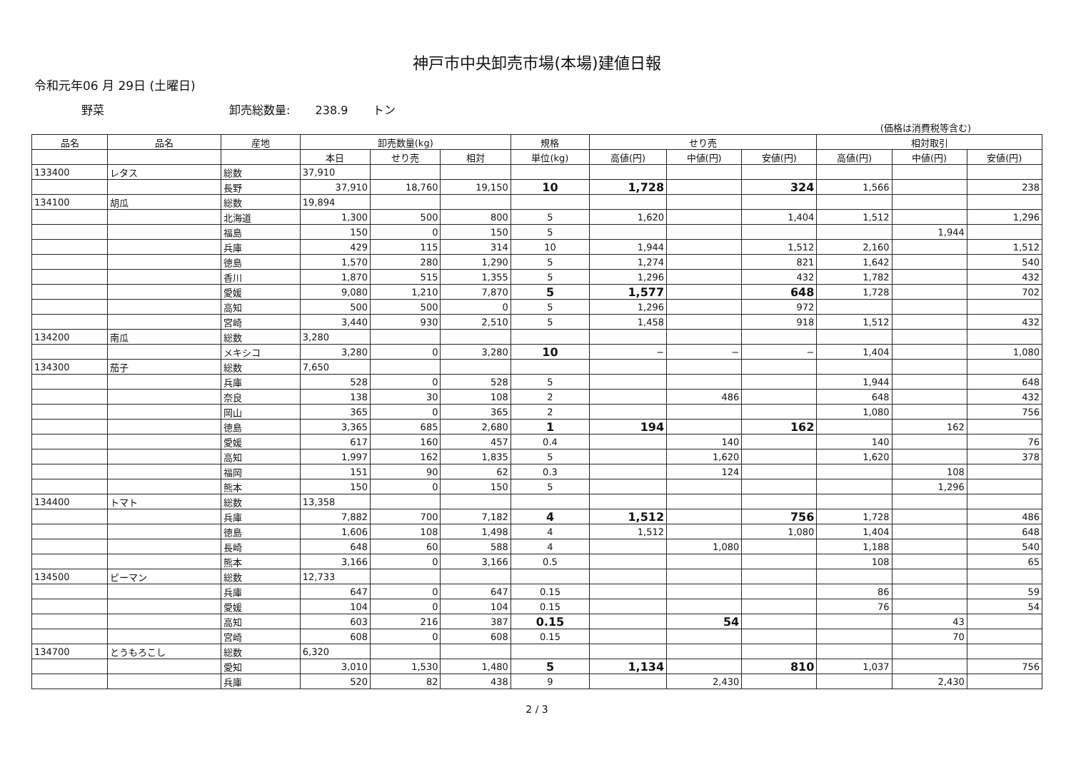神戸市中央卸売市場(本場)建値日報
令和元年06 月 29日 (土曜日)
野菜 卸売総数量: 238.9 トン
(価格は消費税等含む)
| 品名 | 品名 | 産地 | 卸売数量(kg) | | | 規格 | せり売 | | | 相対取引 | | |
| --- | --- | --- | --- | --- | --- | --- | --- | --- | --- | --- | --- | --- |
| | | | 本日 | せり売 | 相対 | 単位(kg) | 高値(円) | 中値(円) | 安値(円) | 高値(円) | 中値(円) | 安値(円) |
| 133400 | レタス | 総数 | 37,910 | | | | | | | | | |
| | | 長野 | 37,910 | 18,760 | 19,150 | 10 | 1,728 | | 324 | 1,566 | | 238 |
| 134100 | 胡瓜 | 総数 | 19,894 | | | | | | | | | |
| | | 北海道 | 1,300 | 500 | 800 | 5 | 1,620 | | 1,404 | 1,512 | | 1,296 |
| | | 福島 | 150 | 0 | 150 | 5 | | | | | 1,944 | |
| | | 兵庫 | 429 | 115 | 314 | 10 | 1,944 | | 1,512 | 2,160 | | 1,512 |
| | | 徳島 | 1,570 | 280 | 1,290 | 5 | 1,274 | | 821 | 1,642 | | 540 |
| | | 香川 | 1,870 | 515 | 1,355 | 5 | 1,296 | | 432 | 1,782 | | 432 |
| | | 愛媛 | 9,080 | 1,210 | 7,870 | 5 | 1,577 | | 648 | 1,728 | | 702 |
| | | 高知 | 500 | 500 | 0 | 5 | 1,296 | | 972 | | | |
| | | 宮崎 | 3,440 | 930 | 2,510 | 5 | 1,458 | | 918 | 1,512 | | 432 |
| 134200 | 南瓜 | 総数 | 3,280 | | | | | | | | | |
| | | メキシコ | 3,280 | 0 | 3,280 | 10 | − | − | − | 1,404 | | 1,080 |
| 134300 | 茄子 | 総数 | 7,650 | | | | | | | | | |
| | | 兵庫 | 528 | 0 | 528 | 5 | | | | 1,944 | | 648 |
| | | 奈良 | 138 | 30 | 108 | 2 | | 486 | | 648 | | 432 |
| | | 岡山 | 365 | 0 | 365 | 2 | | | | 1,080 | | 756 |
| | | 徳島 | 3,365 | 685 | 2,680 | 1 | 194 | | 162 | | 162 | |
| | | 愛媛 | 617 | 160 | 457 | 0.4 | | 140 | | 140 | | 76 |
| | | 高知 | 1,997 | 162 | 1,835 | 5 | | 1,620 | | 1,620 | | 378 |
| | | 福岡 | 151 | 90 | 62 | 0.3 | | 124 | | | 108 | |
| | | 熊本 | 150 | 0 | 150 | 5 | | | | | 1,296 | |
| 134400 | トマト | 総数 | 13,358 | | | | | | | | | |
| | | 兵庫 | 7,882 | 700 | 7,182 | 4 | 1,512 | | 756 | 1,728 | | 486 |
| | | 徳島 | 1,606 | 108 | 1,498 | 4 | 1,512 | | 1,080 | 1,404 | | 648 |
| | | 長崎 | 648 | 60 | 588 | 4 | | 1,080 | | 1,188 | | 540 |
| | | 熊本 | 3,166 | 0 | 3,166 | 0.5 | | | | 108 | | 65 |
| 134500 | ピーマン | 総数 | 12,733 | | | | | | | | | |
| | | 兵庫 | 647 | 0 | 647 | 0.15 | | | | 86 | | 59 |
| | | 愛媛 | 104 | 0 | 104 | 0.15 | | | | 76 | | 54 |
| | | 高知 | 603 | 216 | 387 | 0.15 | | 54 | | | 43 | |
| | | 宮崎 | 608 | 0 | 608 | 0.15 | | | | | 70 | |
| 134700 | とうもろこし | 総数 | 6,320 | | | | | | | | | |
| | | 愛知 | 3,010 | 1,530 | 1,480 | 5 | 1,134 | | 810 | 1,037 | | 756 |
| | | 兵庫 | 520 | 82 | 438 | 9 | | 2,430 | | | 2,430 | |
2 / 3